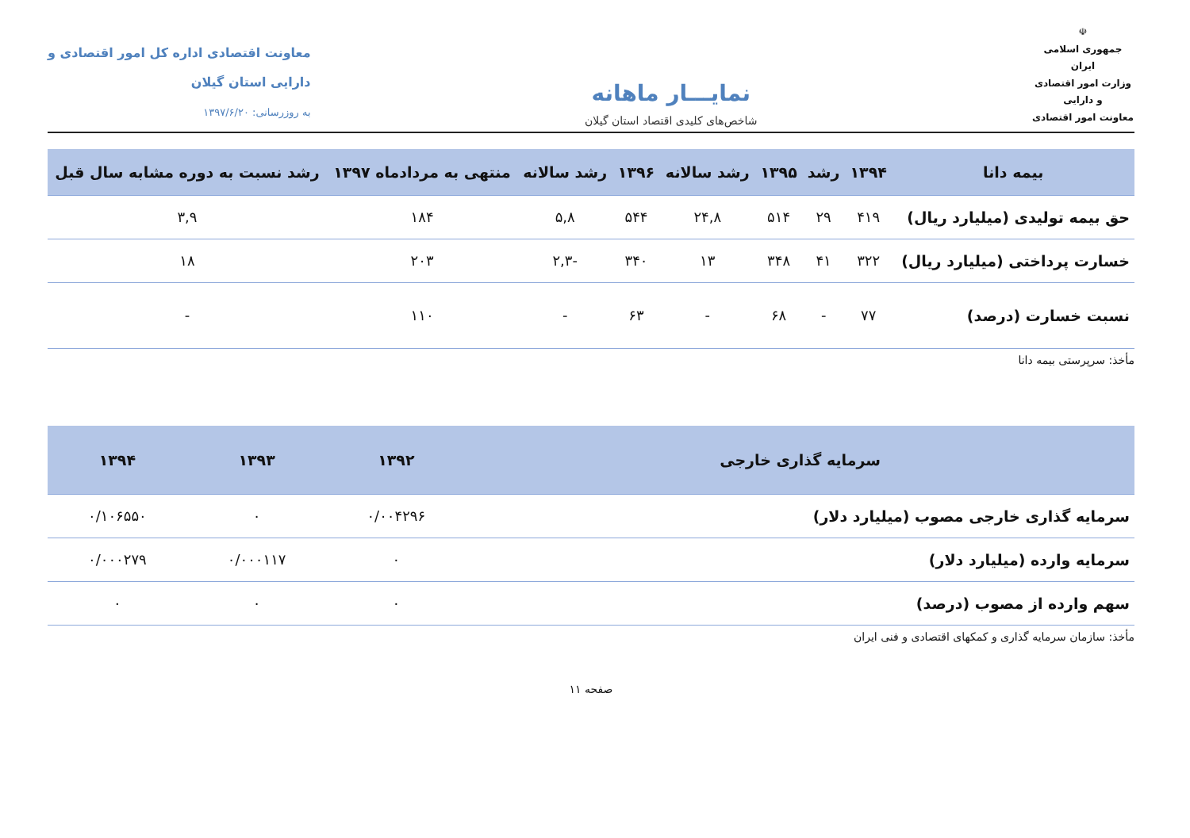☫
جمهوری اسلامی ایران
وزارت امور اقتصادی و دارایی
معاونت امور اقتصادی
نمایـــار ماهانه
شاخص‌های کلیدی اقتصاد استان گیلان
معاونت اقتصادی اداره کل امور اقتصادی و
دارایی استان گیلان
به روزرسانی: ۱۳۹۷/۶/۲۰
| بیمه دانا | ۱۳۹۴ | رشد | ۱۳۹۵ | رشد سالانه | ۱۳۹۶ | رشد سالانه | منتهی به مردادماه ۱۳۹۷ | رشد نسبت به دوره مشابه سال قبل |
| --- | --- | --- | --- | --- | --- | --- | --- | --- |
| حق بیمه تولیدی (میلیارد ریال) | ۴۱۹ | ۲۹ | ۵۱۴ | ۲۴,۸ | ۵۴۴ | ۵,۸ | ۱۸۴ | ۳,۹ |
| خسارت پرداختی (میلیارد ریال) | ۳۲۲ | ۴۱ | ۳۴۸ | ۱۳ | ۳۴۰ | -۲,۳ | ۲۰۳ | ۱۸ |
| نسبت خسارت (درصد) | ۷۷ | - | ۶۸ | - | ۶۳ | - | ۱۱۰ | - |
مأخذ: سرپرستی بیمه دانا
| سرمایه گذاری خارجی | ۱۳۹۲ | ۱۳۹۳ | ۱۳۹۴ |
| --- | --- | --- | --- |
| سرمایه گذاری خارجی مصوب (میلیارد دلار) | ۰/۰۰۴۲۹۶ | ۰ | ۰/۱۰۶۵۵۰ |
| سرمایه وارده (میلیارد دلار) | ۰ | ۰/۰۰۰۱۱۷ | ۰/۰۰۰۲۷۹ |
| سهم وارده از مصوب (درصد) | ۰ | ۰ | ۰ |
مأخذ: سازمان سرمایه گذاری و کمکهای اقتصادی و فنی ایران
صفحه ۱۱